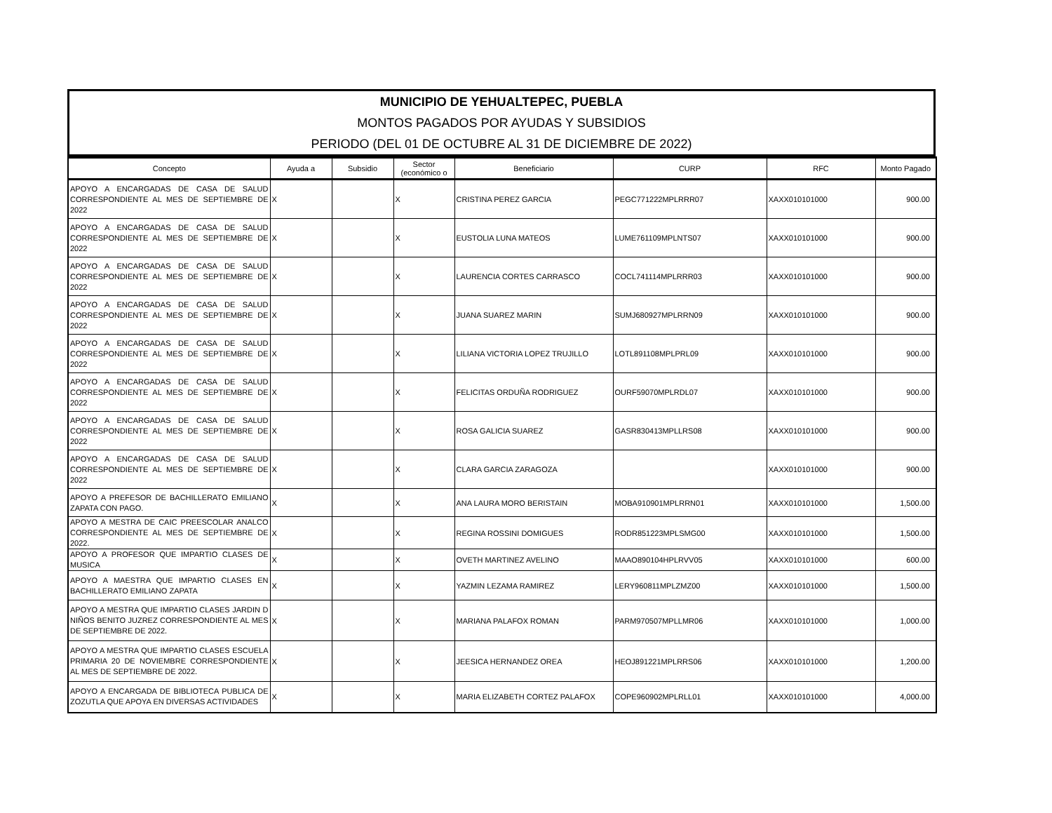MUNICIPIO DE YEHUALTEPEC, PUEBLA
MONTOS PAGADOS POR AYUDAS Y SUBSIDIOS
PERIODO (DEL 01 DE OCTUBRE AL 31 DE DICIEMBRE DE 2022)
| Concepto | Ayuda a | Subsidio | Sector (económico o | Beneficiario | CURP | RFC | Monto Pagado |
| --- | --- | --- | --- | --- | --- | --- | --- |
| APOYO A ENCARGADAS DE CASA DE SALUD CORRESPONDIENTE AL MES DE SEPTIEMBRE DE 2022 | X | | X | CRISTINA PEREZ GARCIA | PEGC771222MPLRRR07 | XAXX010101000 | 900.00 |
| APOYO A ENCARGADAS DE CASA DE SALUD CORRESPONDIENTE AL MES DE SEPTIEMBRE DE 2022 | X | | X | EUSTOLIA LUNA MATEOS | LUME761109MPLNTS07 | XAXX010101000 | 900.00 |
| APOYO A ENCARGADAS DE CASA DE SALUD CORRESPONDIENTE AL MES DE SEPTIEMBRE DE 2022 | X | | X | LAURENCIA CORTES CARRASCO | COCL741114MPLRRR03 | XAXX010101000 | 900.00 |
| APOYO A ENCARGADAS DE CASA DE SALUD CORRESPONDIENTE AL MES DE SEPTIEMBRE DE 2022 | X | | X | JUANA SUAREZ MARIN | SUMJ680927MPLRRN09 | XAXX010101000 | 900.00 |
| APOYO A ENCARGADAS DE CASA DE SALUD CORRESPONDIENTE AL MES DE SEPTIEMBRE DE 2022 | X | | X | LILIANA VICTORIA LOPEZ TRUJILLO | LOTL891108MPLPRL09 | XAXX010101000 | 900.00 |
| APOYO A ENCARGADAS DE CASA DE SALUD CORRESPONDIENTE AL MES DE SEPTIEMBRE DE 2022 | X | | X | FELICITAS ORDUÑA RODRIGUEZ | OURF59070MPLRDL07 | XAXX010101000 | 900.00 |
| APOYO A ENCARGADAS DE CASA DE SALUD CORRESPONDIENTE AL MES DE SEPTIEMBRE DE 2022 | X | | X | ROSA GALICIA SUAREZ | GASR830413MPLLRS08 | XAXX010101000 | 900.00 |
| APOYO A ENCARGADAS DE CASA DE SALUD CORRESPONDIENTE AL MES DE SEPTIEMBRE DE 2022 | X | | X | CLARA GARCIA ZARAGOZA | | XAXX010101000 | 900.00 |
| APOYO A PREFESOR DE BACHILLERATO EMILIANO ZAPATA CON PAGO. | X | | X | ANA LAURA MORO BERISTAIN | MOBA910901MPLRRN01 | XAXX010101000 | 1,500.00 |
| APOYO A MESTRA DE CAIC PREESCOLAR ANALCO CORRESPONDIENTE AL MES DE SEPTIEMBRE DE 2022. | X | | X | REGINA ROSSINI DOMIGUES | RODR851223MPLSMG00 | XAXX010101000 | 1,500.00 |
| APOYO A PROFESOR QUE IMPARTIO CLASES DE MUSICA | X | | X | OVETH MARTINEZ AVELINO | MAAO890104HPLRVV05 | XAXX010101000 | 600.00 |
| APOYO A MAESTRA QUE IMPARTIO CLASES EN BACHILLERATO EMILIANO ZAPATA | X | | X | YAZMIN LEZAMA RAMIREZ | LERY960811MPLZMZ00 | XAXX010101000 | 1,500.00 |
| APOYO A MESTRA QUE IMPARTIO CLASES JARDIN D NIÑOS BENITO JUZREZ CORRESPONDIENTE AL MES DE SEPTIEMBRE DE 2022. | X | | X | MARIANA PALAFOX ROMAN | PARM970507MPLLMR06 | XAXX010101000 | 1,000.00 |
| APOYO A MESTRA QUE IMPARTIO CLASES ESCUELA PRIMARIA 20 DE NOVIEMBRE CORRESPONDIENTE AL MES DE SEPTIEMBRE DE 2022. | X | | X | JEESICA HERNANDEZ OREA | HEOJ891221MPLRRS06 | XAXX010101000 | 1,200.00 |
| APOYO A ENCARGADA DE BIBLIOTECA PUBLICA DE ZOZUTLA QUE APOYA EN DIVERSAS ACTIVIDADES | X | | X | MARIA ELIZABETH CORTEZ PALAFOX | COPE960902MPLRLL01 | XAXX010101000 | 4,000.00 |